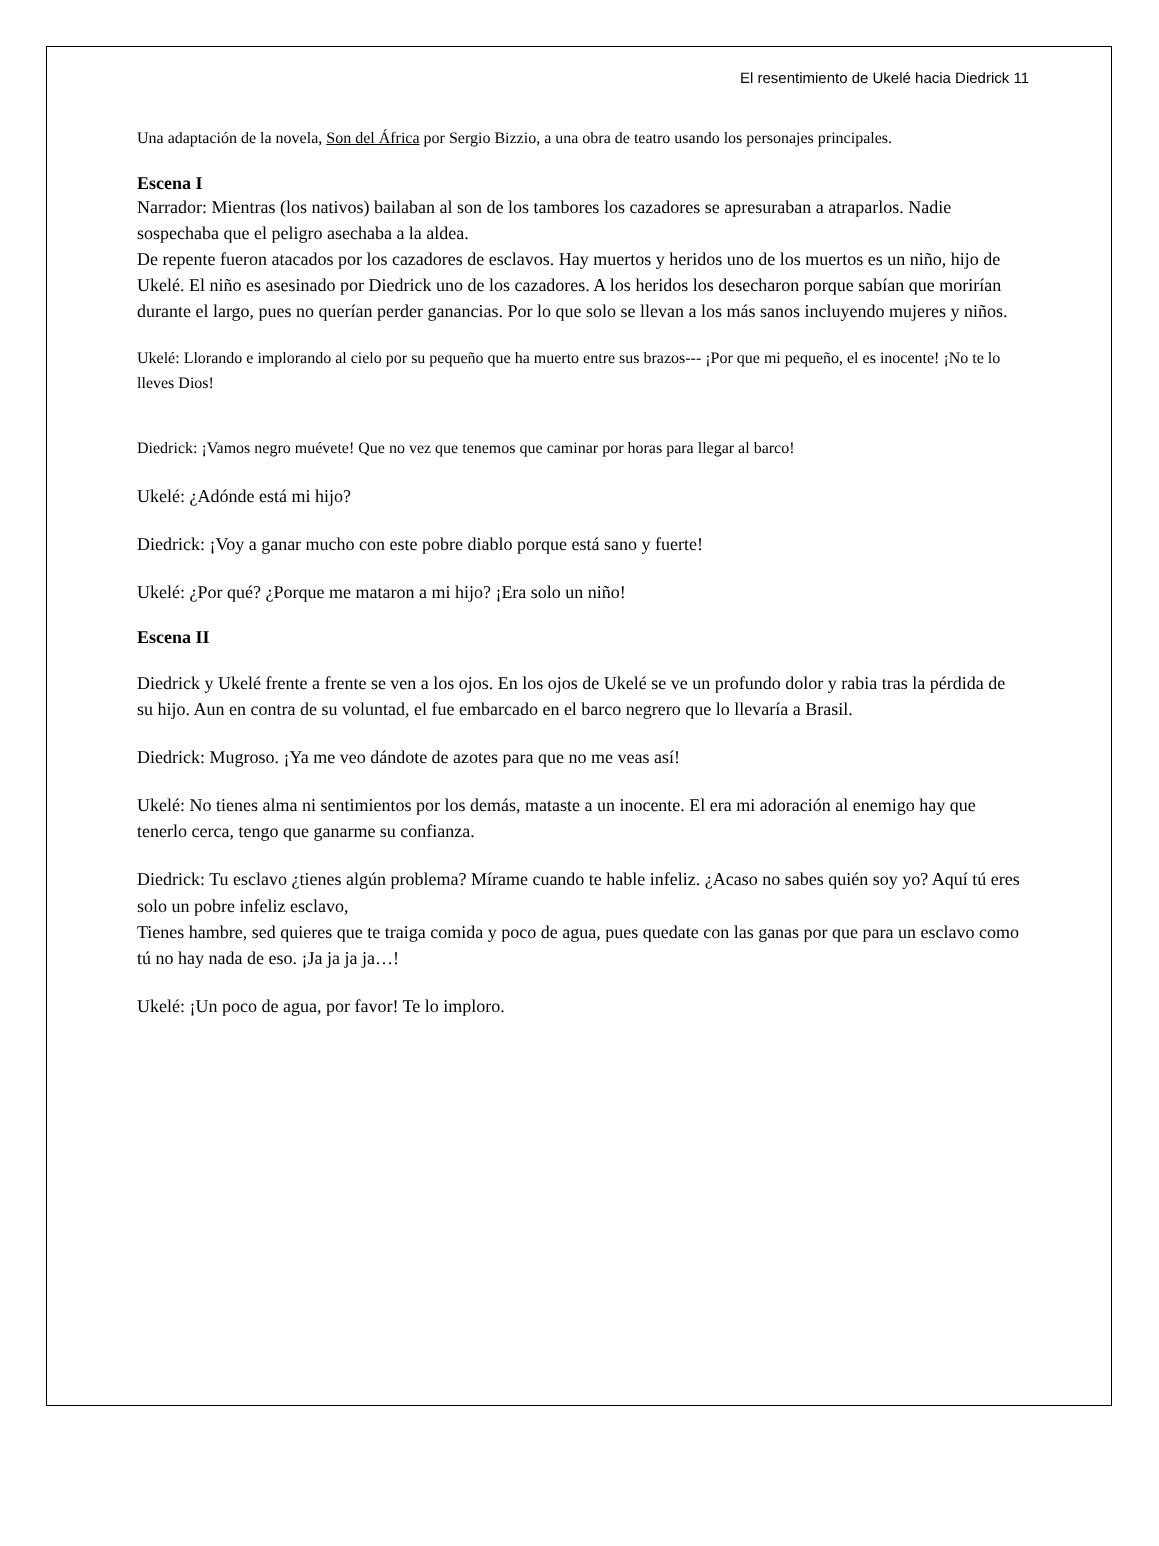El resentimiento de Ukelé hacia Diedrick 11
Una adaptación de la novela, Son del África por Sergio Bizzio, a una obra de teatro usando los personajes principales.
Escena I
Narrador: Mientras (los nativos) bailaban al son de los tambores los cazadores se apresuraban a atraparlos. Nadie sospechaba que el peligro asechaba a la aldea.
De repente fueron atacados por los cazadores de esclavos. Hay muertos y heridos uno de los muertos es un niño, hijo de Ukelé. El niño es asesinado por Diedrick uno de los cazadores. A los heridos los desecharon porque sabían que morirían durante el largo, pues no querían perder ganancias. Por lo que solo se llevan a los más sanos incluyendo mujeres y niños.
Ukelé: Llorando e implorando al cielo por su pequeño que ha muerto entre sus brazos--- ¡Por que mi pequeño, el es inocente! ¡No te lo lleves Dios!
Diedrick: ¡Vamos negro muévete! Que no vez que tenemos que caminar por horas para llegar al barco!
Ukelé: ¿Adónde está mi hijo?
Diedrick: ¡Voy a ganar mucho con este pobre diablo porque está sano y fuerte!
Ukelé: ¿Por qué? ¿Porque me mataron a mi hijo? ¡Era solo un niño!
Escena II
Diedrick y Ukelé frente a frente se ven a los ojos. En los ojos de Ukelé se ve un profundo dolor y rabia tras la pérdida de su hijo. Aun en contra de su voluntad, el fue embarcado en el barco negrero que lo llevaría a Brasil.
Diedrick: Mugroso. ¡Ya me veo dándote de azotes para que no me veas así!
Ukelé: No tienes alma ni sentimientos por los demás, mataste a un inocente. El era mi adoración al enemigo hay que tenerlo cerca, tengo que ganarme su confianza.
Diedrick: Tu esclavo ¿tienes algún problema? Mírame cuando te hable infeliz. ¿Acaso no sabes quién soy yo? Aquí tú eres solo un pobre infeliz esclavo,
Tienes hambre, sed quieres que te traiga comida y poco de agua, pues quedate con las ganas por que para un esclavo como tú no hay nada de eso. ¡Ja ja ja ja…!
Ukelé: ¡Un poco de agua, por favor! Te lo imploro.